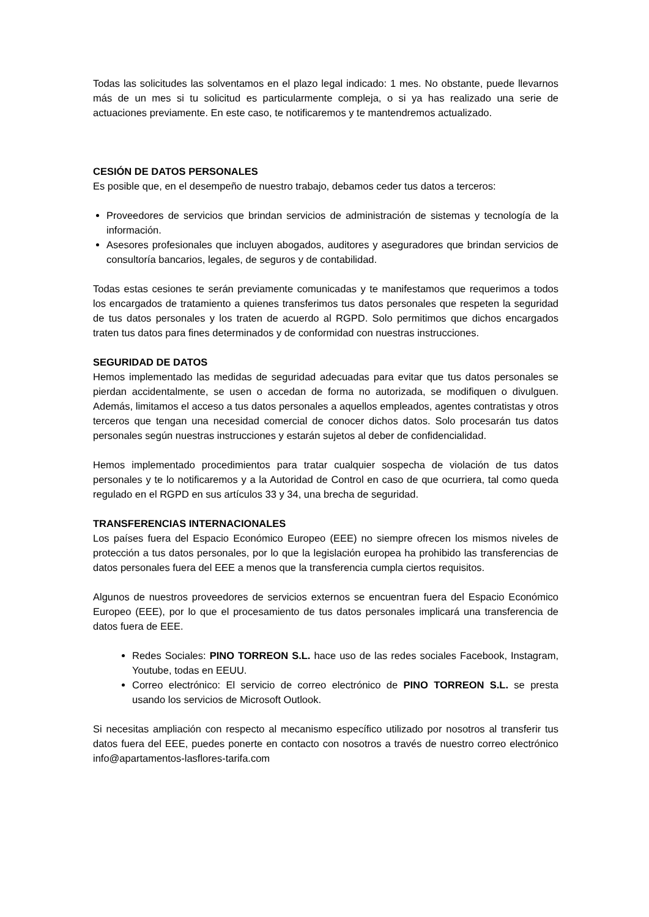Todas las solicitudes las solventamos en el plazo legal indicado: 1 mes. No obstante, puede llevarnos más de un mes si tu solicitud es particularmente compleja, o si ya has realizado una serie de actuaciones previamente. En este caso, te notificaremos y te mantendremos actualizado.
CESIÓN DE DATOS PERSONALES
Es posible que, en el desempeño de nuestro trabajo, debamos ceder tus datos a terceros:
Proveedores de servicios que brindan servicios de administración de sistemas y tecnología de la información.
Asesores profesionales que incluyen abogados, auditores y aseguradores que brindan servicios de consultoría bancarios, legales, de seguros y de contabilidad.
Todas estas cesiones te serán previamente comunicadas y te manifestamos que requerimos a todos los encargados de tratamiento a quienes transferimos tus datos personales que respeten la seguridad de tus datos personales y los traten de acuerdo al RGPD. Solo permitimos que dichos encargados traten tus datos para fines determinados y de conformidad con nuestras instrucciones.
SEGURIDAD DE DATOS
Hemos implementado las medidas de seguridad adecuadas para evitar que tus datos personales se pierdan accidentalmente, se usen o accedan de forma no autorizada, se modifiquen o divulguen. Además, limitamos el acceso a tus datos personales a aquellos empleados, agentes contratistas y otros terceros que tengan una necesidad comercial de conocer dichos datos. Solo procesarán tus datos personales según nuestras instrucciones y estarán sujetos al deber de confidencialidad.
Hemos implementado procedimientos para tratar cualquier sospecha de violación de tus datos personales y te lo notificaremos y a la Autoridad de Control en caso de que ocurriera, tal como queda regulado en el RGPD en sus artículos 33 y 34, una brecha de seguridad.
TRANSFERENCIAS INTERNACIONALES
Los países fuera del Espacio Económico Europeo (EEE) no siempre ofrecen los mismos niveles de protección a tus datos personales, por lo que la legislación europea ha prohibido las transferencias de datos personales fuera del EEE a menos que la transferencia cumpla ciertos requisitos.
Algunos de nuestros proveedores de servicios externos se encuentran fuera del Espacio Económico Europeo (EEE), por lo que el procesamiento de tus datos personales implicará una transferencia de datos fuera de EEE.
Redes Sociales: PINO TORREON S.L. hace uso de las redes sociales Facebook, Instagram, Youtube, todas en EEUU.
Correo electrónico: El servicio de correo electrónico de PINO TORREON S.L. se presta usando los servicios de Microsoft Outlook.
Si necesitas ampliación con respecto al mecanismo específico utilizado por nosotros al transferir tus datos fuera del EEE, puedes ponerte en contacto con nosotros a través de nuestro correo electrónico info@apartamentos-lasflores-tarifa.com